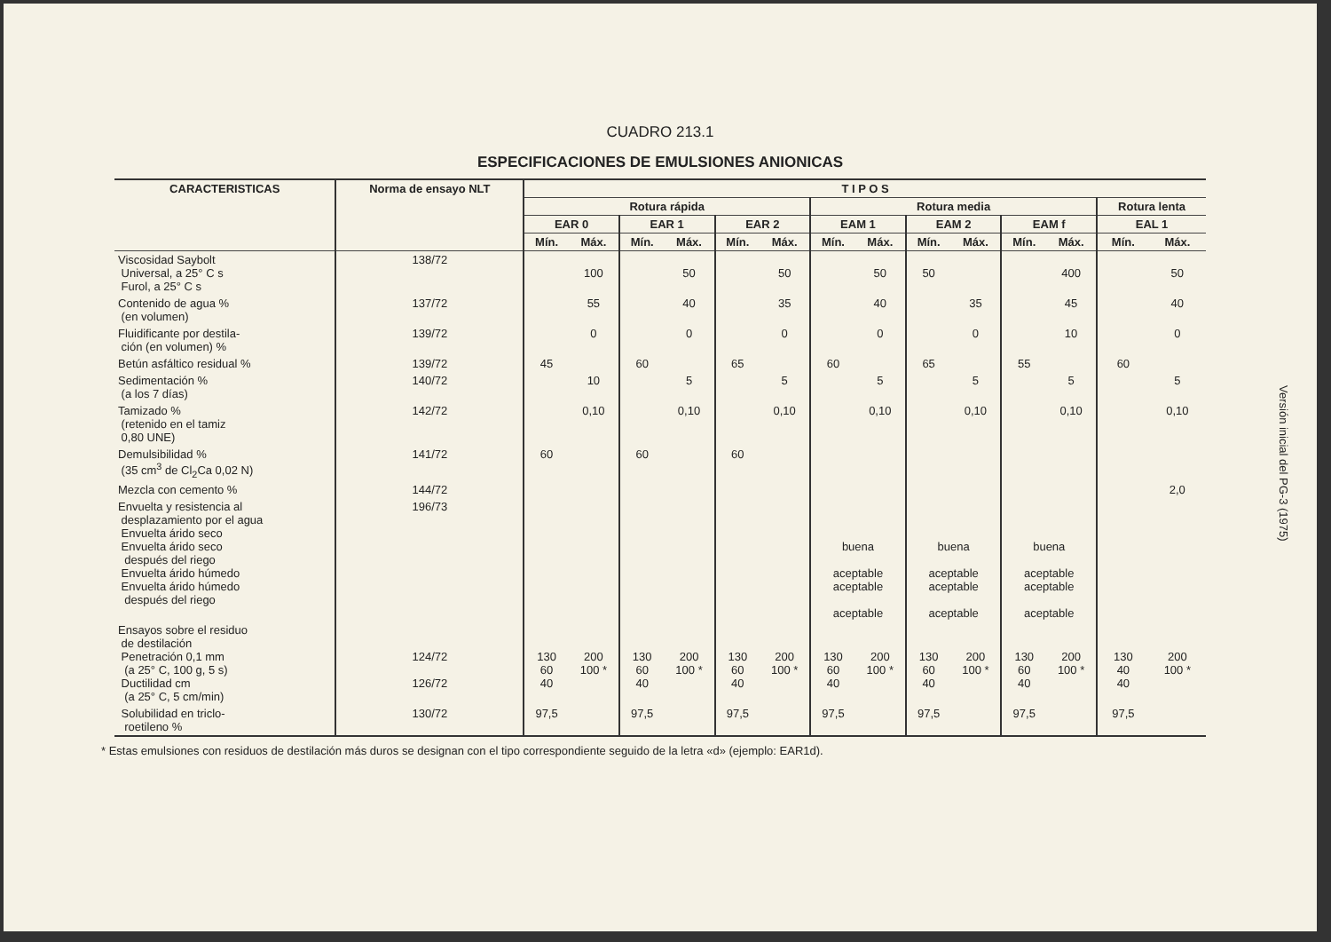CUADRO 213.1
ESPECIFICACIONES DE EMULSIONES ANIONICAS
| CARACTERISTICAS | Norma de ensayo NLT | T I P O S | | | | | | | | | | | | | |
| --- | --- | --- | --- | --- | --- | --- | --- | --- | --- | --- | --- | --- | --- | --- | --- |
| | | Rotura rápida | | | | | | Rotura media | | | | | | Rotura lenta | |
| | | EAR 0 | | EAR 1 | | EAR 2 | | EAM 1 | | EAM 2 | | EAM f | | EAL 1 | |
| | | Mín. | Máx. | Mín. | Máx. | Mín. | Máx. | Mín. | Máx. | Mín. | Máx. | Mín. | Máx. | Mín. | Máx. |
| Viscosidad Saybolt Universal, a 25° C s Furol, a 25° C s | 138/72 | | 100 | | 50 | | 50 | | 50 | 50 | | | 400 | | 50 |
| Contenido de agua % (en volumen) | 137/72 | | 55 | | 40 | | 35 | | 40 | | 35 | | 45 | | 40 |
| Fluidificante por destila- ción (en volumen) % | 139/72 | | 0 | | 0 | | 0 | | 0 | | 0 | | 10 | | 0 |
| Betún asfáltico residual % | 139/72 | 45 | | 60 | | 65 | | 60 | | 65 | | 55 | | 60 | |
| Sedimentación % (a los 7 días) | 140/72 | | 10 | | 5 | | 5 | | 5 | | 5 | | 5 | | 5 |
| Tamizado % (retenido en el tamiz 0,80 UNE) | 142/72 | | 0,10 | | 0,10 | | 0,10 | | 0,10 | | 0,10 | | 0,10 | | 0,10 |
| Demulsibilidad % (35 cm<sup>3</sup> de Cl<sub>2</sub>Ca 0,02 N) | 141/72 | 60 | | 60 | | 60 | | | | | | | | | |
| Mezcla con cemento % | 144/72 | | | | | | | | | | | | | | 2,0 |
| Envuelta y resistencia al desplazamiento por el agua Envuelta árido seco Envuelta árido seco después del riego Envuelta árido húmedo Envuelta árido húmedo después del riego | 196/73 | | | | | | | buena aceptable aceptable aceptable | | buena aceptable aceptable aceptable | | buena aceptable aceptable aceptable | | | |
| Ensayos sobre el residuo de destilación Penetración 0,1 mm (a 25° C, 100 g, 5 s) Ductilidad cm (a 25° C, 5 cm/min) | 124/72 126/72 | 130 60 40 | 200 100 * | 130 60 40 | 200 100 * | 130 60 40 | 200 100 * | 130 60 40 | 200 100 * | 130 60 40 | 200 100 * | 130 60 40 | 200 100 * | 130 40 40 | 200 100 * |
| Solubilidad en triclo- roetileno % | 130/72 | 97,5 | | 97,5 | | 97,5 | | 97,5 | | 97,5 | | 97,5 | | 97,5 | |
* Estas emulsiones con residuos de destilación más duros se designan con el tipo correspondiente seguido de la letra «d» (ejemplo: EAR1d).
Versión inicial del PG-3 (1975)